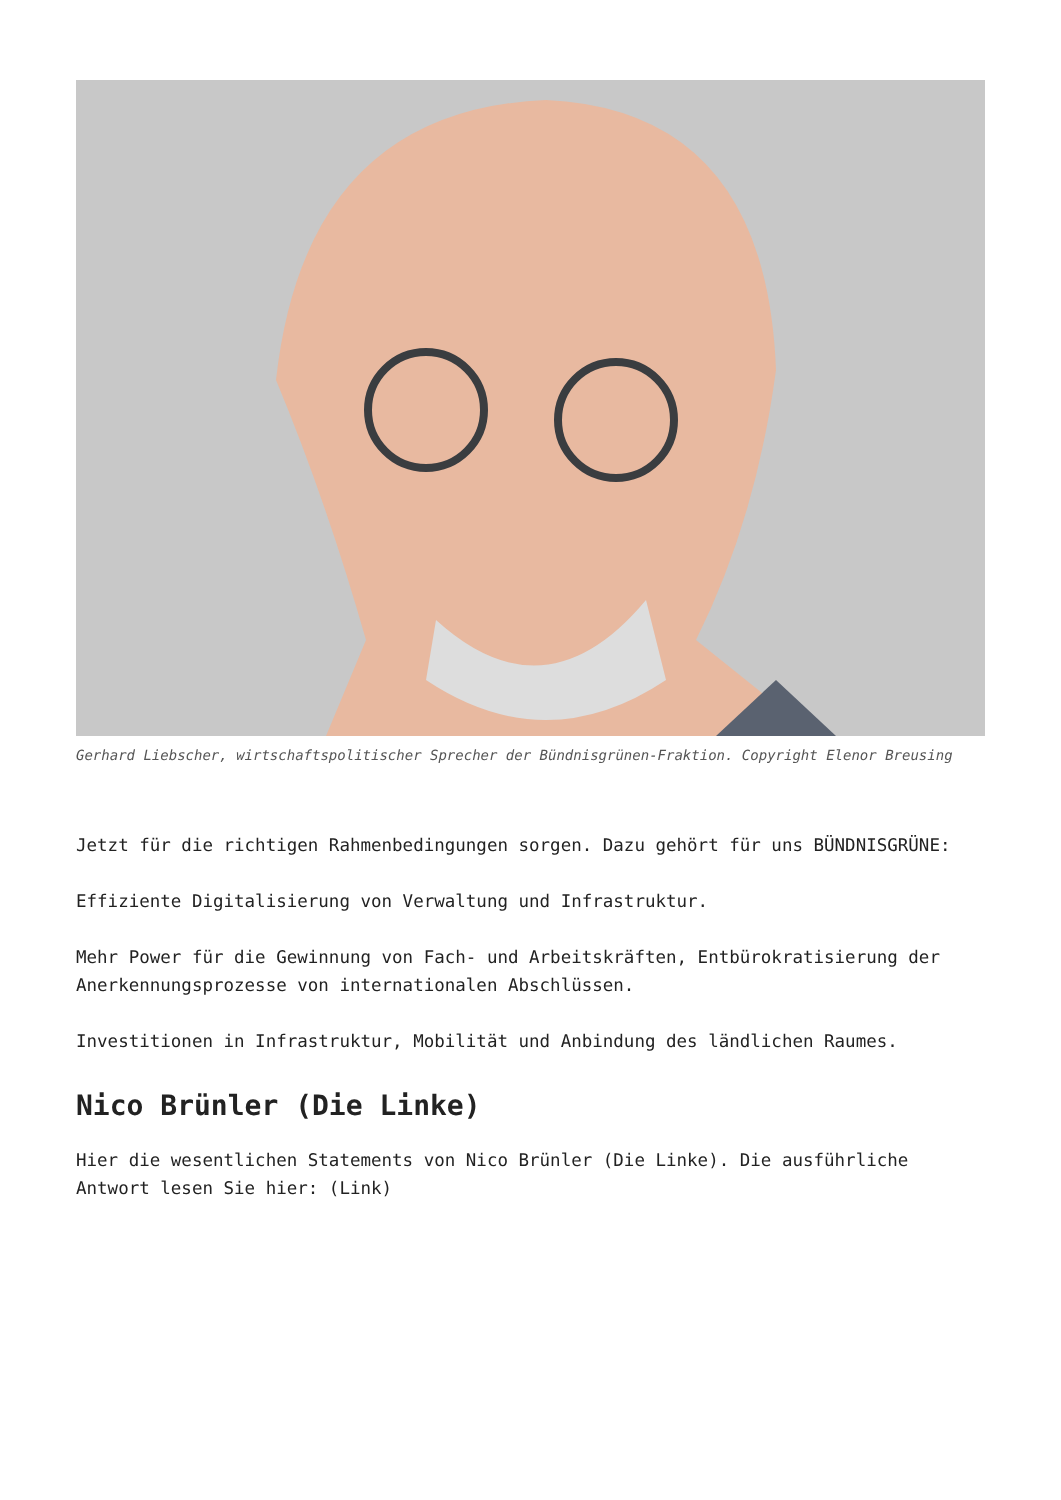Gerhard Liebscher, wirtschaftspolitischer Sprecher der Bündnisgrünen-Fraktion. Copyright Elenor Breusing
Jetzt für die richtigen Rahmenbedingungen sorgen. Dazu gehört für uns BÜNDNISGRÜNE:
Effiziente Digitalisierung von Verwaltung und Infrastruktur.
Mehr Power für die Gewinnung von Fach- und Arbeitskräften, Entbürokratisierung der Anerkennungsprozesse von internationalen Abschlüssen.
Investitionen in Infrastruktur, Mobilität und Anbindung des ländlichen Raumes.
Nico Brünler (Die Linke)
Hier die wesentlichen Statements von Nico Brünler (Die Linke). Die ausführliche Antwort lesen Sie hier: (Link)